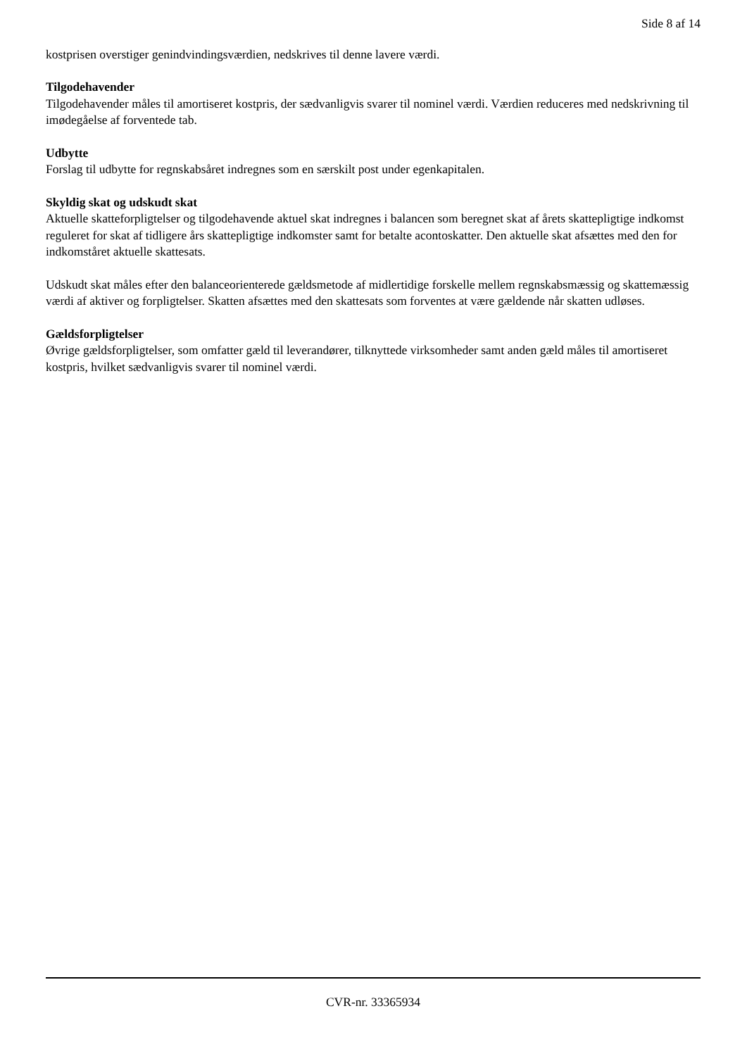Side 8 af 14
kostprisen overstiger genindvindingsværdien, nedskrives til denne lavere værdi.
Tilgodehavender
Tilgodehavender måles til amortiseret kostpris, der sædvanligvis svarer til nominel værdi. Værdien reduceres med nedskrivning til imødegåelse af forventede tab.
Udbytte
Forslag til udbytte for regnskabsåret indregnes som en særskilt post under egenkapitalen.
Skyldig skat og udskudt skat
Aktuelle skatteforpligtelser og tilgodehavende aktuel skat indregnes i balancen som beregnet skat af årets skattepligtige indkomst reguleret for skat af tidligere års skattepligtige indkomster samt for betalte acontoskatter. Den aktuelle skat afsættes med den for indkomståret aktuelle skattesats.
Udskudt skat måles efter den balanceorienterede gældsmetode af midlertidige forskelle mellem regnskabsmæssig og skattemæssig værdi af aktiver og forpligtelser. Skatten afsættes med den skattesats som forventes at være gældende når skatten udløses.
Gældsforpligtelser
Øvrige gældsforpligtelser, som omfatter gæld til leverandører, tilknyttede virksomheder samt anden gæld måles til amortiseret kostpris, hvilket sædvanligvis svarer til nominel værdi.
CVR-nr. 33365934